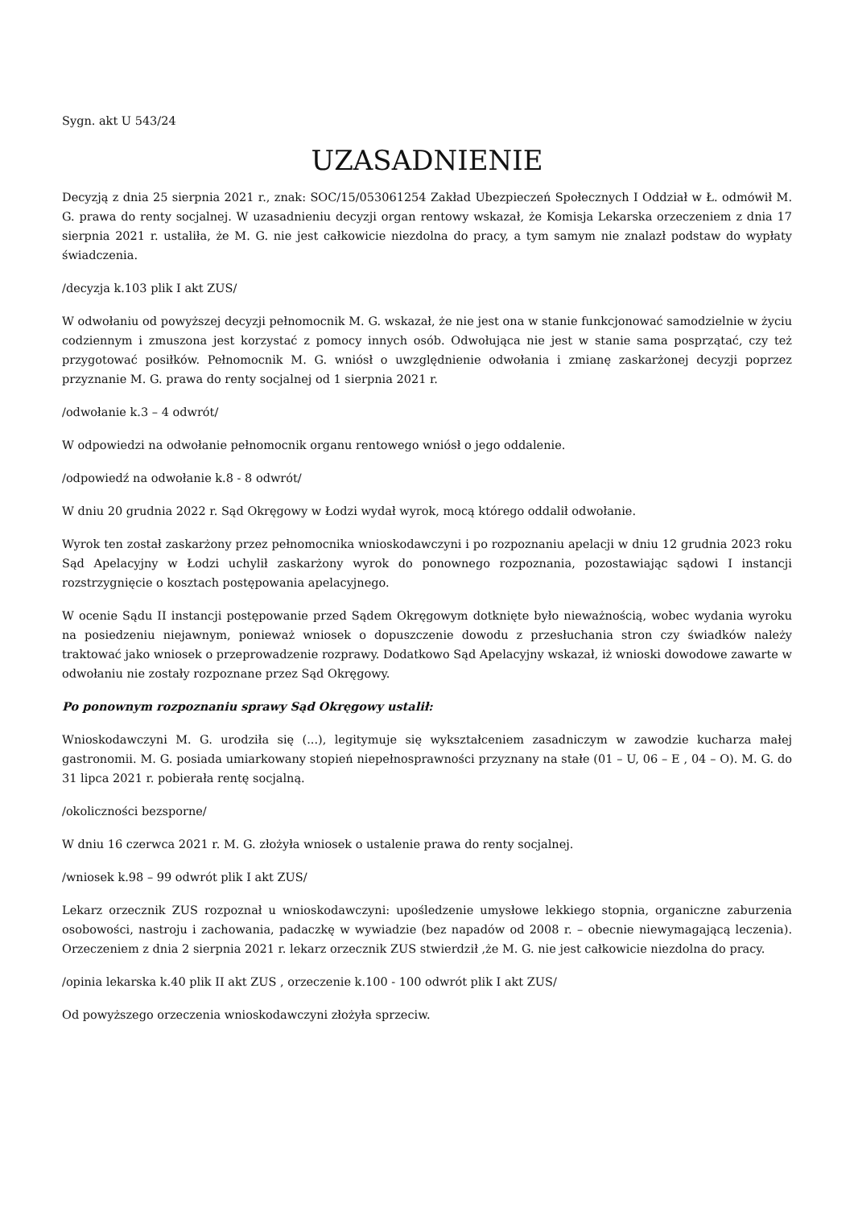Sygn. akt U 543/24
UZASADNIENIE
Decyzją z dnia 25 sierpnia 2021 r., znak: SOC/15/053061254 Zakład Ubezpieczeń Społecznych I Oddział w Ł. odmówił M. G. prawa do renty socjalnej. W uzasadnieniu decyzji organ rentowy wskazał, że Komisja Lekarska orzeczeniem z dnia 17 sierpnia 2021 r. ustaliła, że M. G. nie jest całkowicie niezdolna do pracy, a tym samym nie znalazł podstaw do wypłaty świadczenia.
/decyzja k.103 plik I akt ZUS/
W odwołaniu od powyższej decyzji pełnomocnik M. G. wskazał, że nie jest ona w stanie funkcjonować samodzielnie w życiu codziennym i zmuszona jest korzystać z pomocy innych osób. Odwołująca nie jest w stanie sama posprzątać, czy też przygotować posiłków. Pełnomocnik M. G. wniósł o uwzględnienie odwołania i zmianę zaskarżonej decyzji poprzez przyznanie M. G. prawa do renty socjalnej od 1 sierpnia 2021 r.
/odwołanie k.3 – 4 odwrót/
W odpowiedzi na odwołanie pełnomocnik organu rentowego wniósł o jego oddalenie.
/odpowiedź na odwołanie k.8 - 8 odwrót/
W dniu 20 grudnia 2022 r. Sąd Okręgowy w Łodzi wydał wyrok, mocą którego oddalił odwołanie.
Wyrok ten został zaskarżony przez pełnomocnika wnioskodawczyni i po rozpoznaniu apelacji w dniu 12 grudnia 2023 roku Sąd Apelacyjny w Łodzi uchylił zaskarżony wyrok do ponownego rozpoznania, pozostawiając sądowi I instancji rozstrzygnięcie o kosztach postępowania apelacyjnego.
W ocenie Sądu II instancji postępowanie przed Sądem Okręgowym dotknięte było nieważnością, wobec wydania wyroku na posiedzeniu niejawnym, ponieważ wniosek o dopuszczenie dowodu z przesłuchania stron czy świadków należy traktować jako wniosek o przeprowadzenie rozprawy. Dodatkowo Sąd Apelacyjny wskazał, iż wnioski dowodowe zawarte w odwołaniu nie zostały rozpoznane przez Sąd Okręgowy.
Po ponownym rozpoznaniu sprawy Sąd Okręgowy ustalił:
Wnioskodawczyni M. G. urodziła się (...), legitymuje się wykształceniem zasadniczym w zawodzie kucharza małej gastronomii. M. G. posiada umiarkowany stopień niepełnosprawności przyznany na stałe (01 – U, 06 – E , 04 – O). M. G. do 31 lipca 2021 r. pobierała rentę socjalną.
/okoliczności bezsporne/
W dniu 16 czerwca 2021 r. M. G. złożyła wniosek o ustalenie prawa do renty socjalnej.
/wniosek k.98 – 99 odwrót plik I akt ZUS/
Lekarz orzecznik ZUS rozpoznał u wnioskodawczyni: upośledzenie umysłowe lekkiego stopnia, organiczne zaburzenia osobowości, nastroju i zachowania, padaczkę w wywiadzie (bez napadów od 2008 r. – obecnie niewymagającą leczenia). Orzeczeniem z dnia 2 sierpnia 2021 r. lekarz orzecznik ZUS stwierdził ,że M. G. nie jest całkowicie niezdolna do pracy.
/opinia lekarska k.40 plik II akt ZUS , orzeczenie k.100 - 100 odwrót plik I akt ZUS/
Od powyższego orzeczenia wnioskodawczyni złożyła sprzeciw.